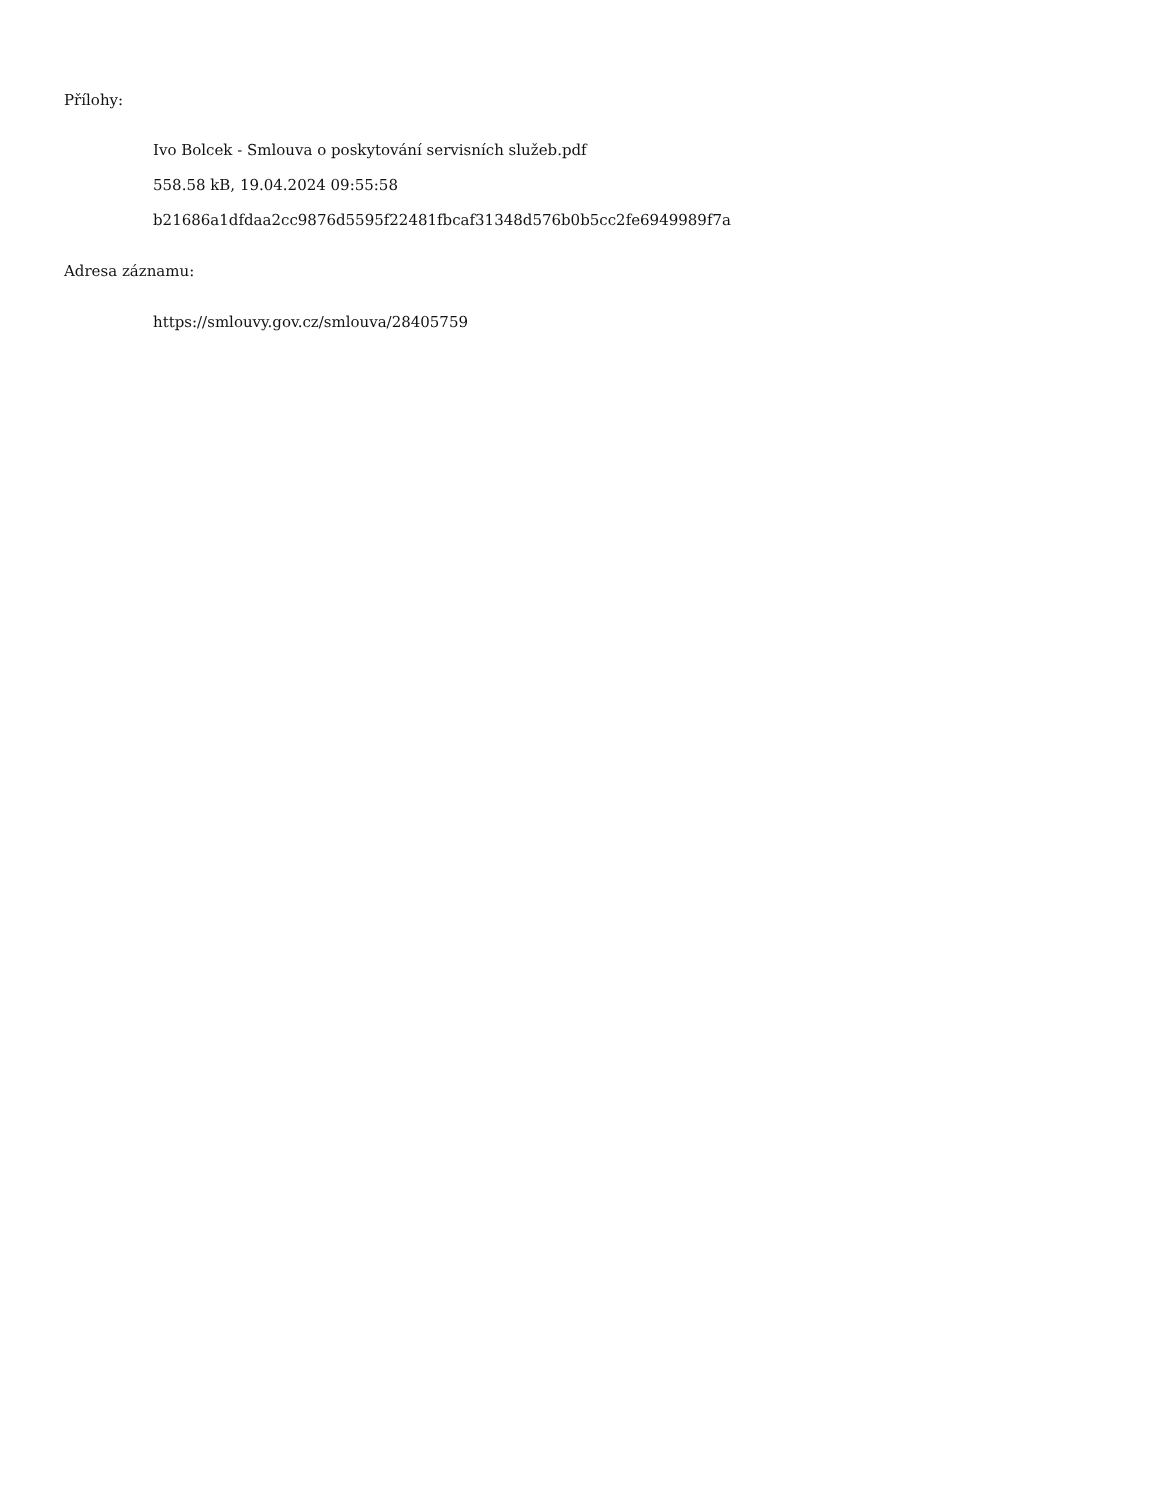Přílohy:
Ivo Bolcek - Smlouva o poskytování servisních služeb.pdf
558.58 kB, 19.04.2024 09:55:58
b21686a1dfdaa2cc9876d5595f22481fbcaf31348d576b0b5cc2fe6949989f7a
Adresa záznamu:
https://smlouvy.gov.cz/smlouva/28405759